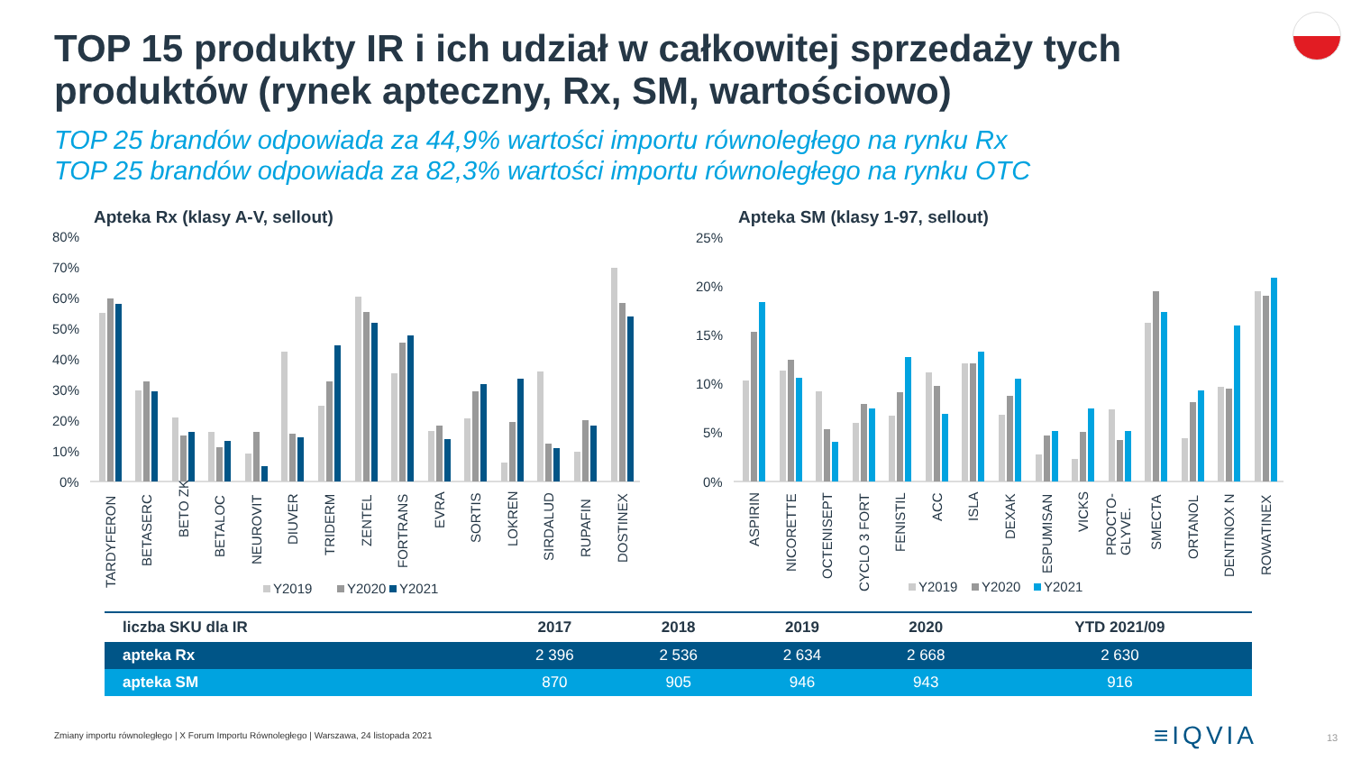TOP 15 produkty IR i ich udział w całkowitej sprzedaży tych produktów (rynek apteczny, Rx, SM, wartościowo)
TOP 25 brandów odpowiada za 44,9% wartości importu równoległego na rynku Rx
TOP 25 brandów odpowiada za 82,3% wartości importu równoległego na rynku OTC
Apteka Rx (klasy A-V, sellout)
80%
70%
60%
50%
40%
30%
20%
10%
0%
TARDYFERON
BETASERC
BETO ZK
BETALOC
NEUROVIT
DIUVER
TRIDERM
ZENTEL
FORTRANS
EVRA
SORTIS
LOKREN
SIRDALUD
RUPAFIN
DOSTINEX
Y2019
Y2020
Y2021
Apteka SM (klasy 1-97, sellout)
25%
20%
15%
10%
5%
0%
ASPIRIN
NICORETTE
OCTENISEPT
CYCLO 3 FORT
FENISTIL
ACC
ISLA
DEXAK
ESPUMISAN
VICKS
PROCTO-
GLYVE.
SMECTA
ORTANOL
DENTINOX N
ROWATINEX
Y2019
Y2020
Y2021
| liczba SKU dla IR | 2017 | 2018 | 2019 | 2020 | YTD 2021/09 |
| --- | --- | --- | --- | --- | --- |
| apteka Rx | 2 396 | 2 536 | 2 634 | 2 668 | 2 630 |
| apteka SM | 870 | 905 | 946 | 943 | 916 |
Zmiany importu równoległego | X Forum Importu Równoległego | Warszawa, 24 listopada 2021
≡IQVIA 13